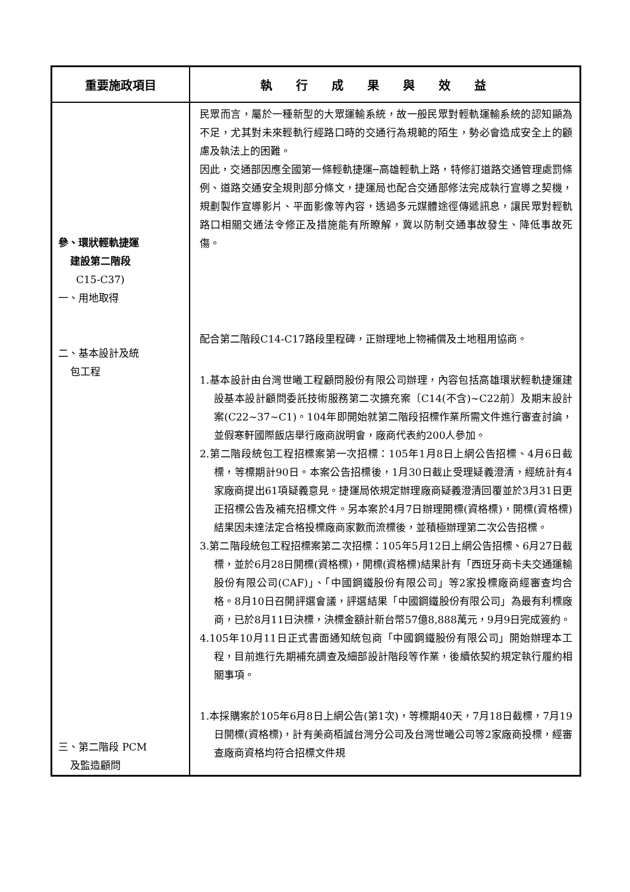| 重要施政項目 | 執行成果與效益 |
| --- | --- |
| 參、環狀輕軌捷運 建設第二階段 C15-C37) 一、用地取得 二、基本設計及統 包工程 三、第二階段 PCM 及監造顧問 | 民眾而言，屬於一種新型的大眾運輸系統，故一般民眾對輕軌運輸系統的認知顯為不足，尤其對未來輕軌行經路口時的交通行為規範的陌生，勢必會造成安全上的顧慮及執法上的困難。 因此，交通部因應全國第一條輕軌捷運─高雄輕軌上路，特修訂道路交通管理處罰條例、道路交通安全規則部分條文，捷運局也配合交通部修法完成執行宣導之契機，規劃製作宣導影片、平面影像等內容，透過多元媒體途徑傳遞訊息，讓民眾對輕軌路口相關交通法令修正及措施能有所瞭解，冀以防制交通事故發生、降低事故死傷。 配合第二階段C14-C17路段里程碑，正辦理地上物補償及土地租用協商。 1.基本設計由台灣世曦工程顧問股份有限公司辦理，內容包括高雄環狀輕軌捷運建設基本設計顧問委託技術服務第二次擴充案〔C14(不含)~C22前〕及期末設計案(C22~37~C1)。104年即開始就第二階段招標作業所需文件進行審查討論，並假寒軒國際飯店舉行廠商說明會，廠商代表約200人參加。 2.第二階段統包工程招標案第一次招標：105年1月8日上網公告招標、4月6日截標，等標期計90日。本案公告招標後，1月30日截止受理疑義澄清，經統計有4家廠商提出61項疑義意見。捷運局依規定辦理廠商疑義澄清回覆並於3月31日更正招標公告及補充招標文件。另本案於4月7日辦理開標(資格標)，開標(資格標)結果因未達法定合格投標廠商家數而流標後，並積極辦理第二次公告招標。 3.第二階段統包工程招標案第二次招標：105年5月12日上網公告招標、6月27日截標，並於6月28日開標(資格標)，開標(資格標)結果計有「西班牙商卡夫交通運輸股份有限公司(CAF)」、「中國鋼鐵股份有限公司」等2家投標廠商經審查均合格。8月10日召開評選會議，評選結果「中國鋼鐵股份有限公司」為最有利標廠商，已於8月11日決標，決標金額計新台幣57億8,888萬元，9月9日完成簽約。 4.105年10月11日正式書面通知統包商「中國鋼鐵股份有限公司」開始辦理本工程，目前進行先期補充調查及細部設計階段等作業，後續依契約規定執行履約相關事項。 1.本採購案於105年6月8日上網公告(第1次)，等標期40天，7月18日截標，7月19日開標(資格標)，計有美商栢誠台灣分公司及台灣世曦公司等2家廠商投標，經審查廠商資格均符合招標文件規 |